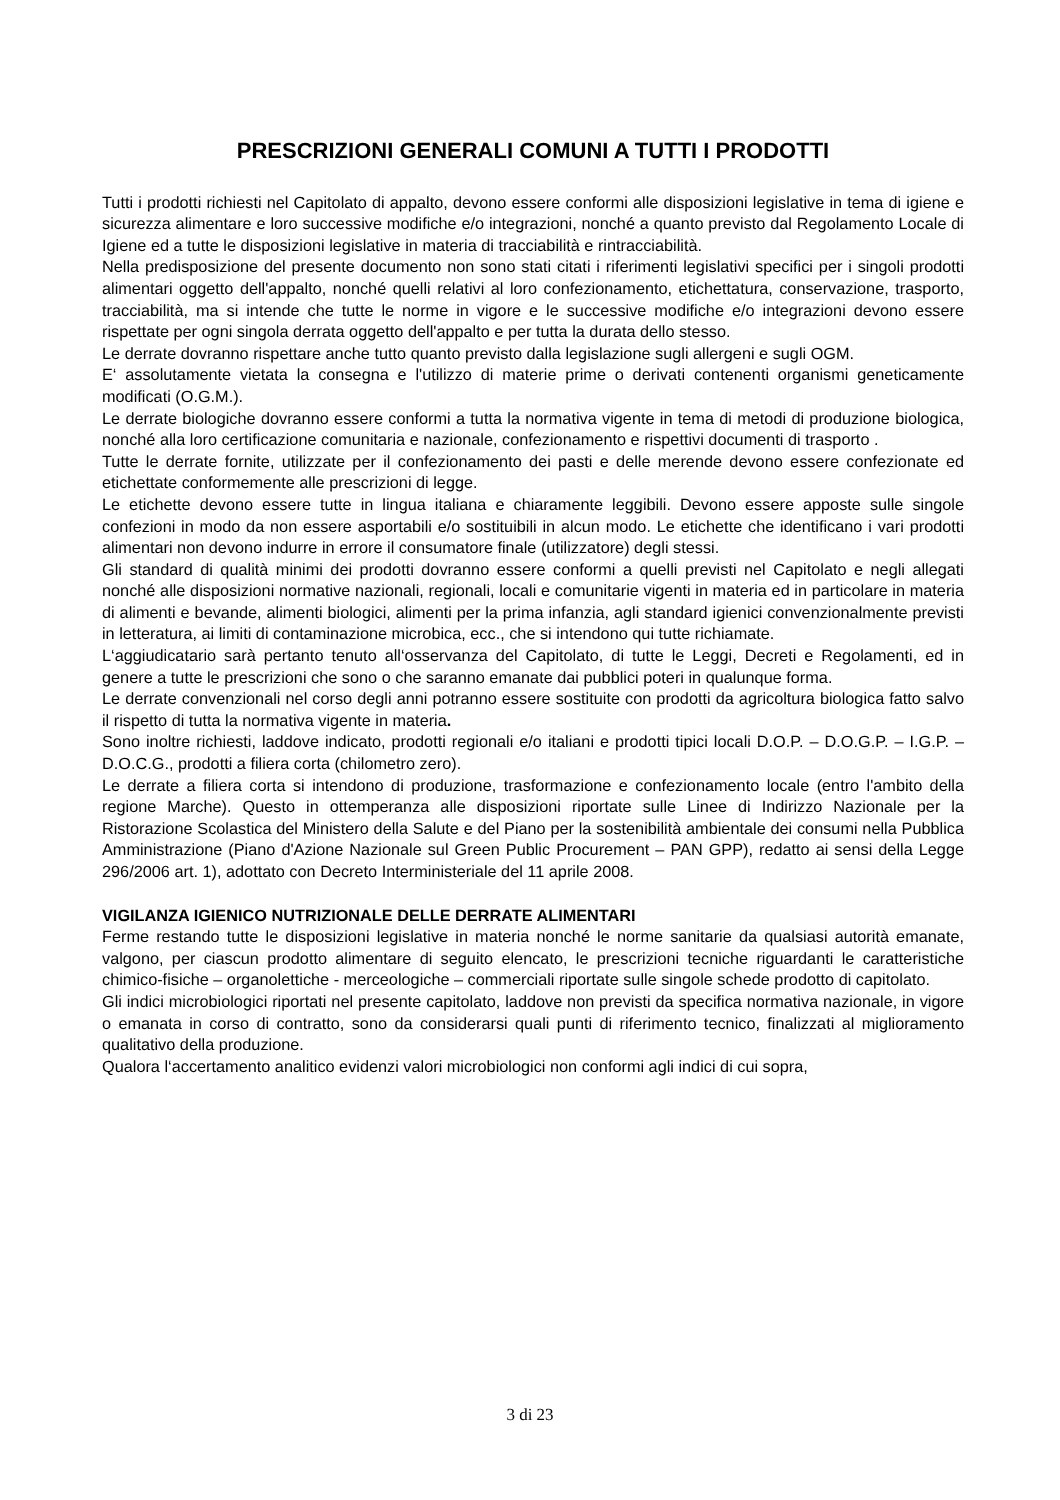PRESCRIZIONI GENERALI COMUNI A TUTTI I PRODOTTI
Tutti i prodotti richiesti nel Capitolato di appalto, devono essere conformi alle disposizioni legislative in tema di igiene e sicurezza alimentare e loro successive modifiche e/o integrazioni, nonché a quanto previsto dal Regolamento Locale di Igiene ed a tutte le disposizioni legislative in materia di tracciabilità e rintracciabilità.
Nella predisposizione del presente documento non sono stati citati i riferimenti legislativi specifici per i singoli prodotti alimentari oggetto dell'appalto, nonché quelli relativi al loro confezionamento, etichettatura, conservazione, trasporto, tracciabilità, ma si intende che tutte le norme in vigore e le successive modifiche e/o integrazioni devono essere rispettate per ogni singola derrata oggetto dell'appalto e per tutta la durata dello stesso.
Le derrate dovranno rispettare anche tutto quanto previsto dalla legislazione sugli allergeni e sugli OGM.
E‘ assolutamente vietata la consegna e l'utilizzo di materie prime o derivati contenenti organismi geneticamente modificati (O.G.M.).
Le derrate biologiche dovranno essere conformi a tutta la normativa vigente in tema di metodi di produzione biologica, nonché alla loro certificazione comunitaria e nazionale, confezionamento e rispettivi documenti di trasporto .
Tutte le derrate fornite, utilizzate per il confezionamento dei pasti e delle merende devono essere confezionate ed etichettate conformemente alle prescrizioni di legge.
Le etichette devono essere tutte in lingua italiana e chiaramente leggibili. Devono essere apposte sulle singole confezioni in modo da non essere asportabili e/o sostituibili in alcun modo. Le etichette che identificano i vari prodotti alimentari non devono indurre in errore il consumatore finale (utilizzatore) degli stessi.
Gli standard di qualità minimi dei prodotti dovranno essere conformi a quelli previsti nel Capitolato e negli allegati nonché alle disposizioni normative nazionali, regionali, locali e comunitarie vigenti in materia ed in particolare in materia di alimenti e bevande, alimenti biologici, alimenti per la prima infanzia, agli standard igienici convenzionalmente previsti in letteratura, ai limiti di contaminazione microbica, ecc., che si intendono qui tutte richiamate.
L‘aggiudicatario sarà pertanto tenuto all‘osservanza del Capitolato, di tutte le Leggi, Decreti e Regolamenti, ed in genere a tutte le prescrizioni che sono o che saranno emanate dai pubblici poteri in qualunque forma.
Le derrate convenzionali nel corso degli anni potranno essere sostituite con prodotti da agricoltura biologica fatto salvo il rispetto di tutta la normativa vigente in materia.
Sono inoltre richiesti, laddove indicato, prodotti regionali e/o italiani e prodotti tipici locali D.O.P. – D.O.G.P. – I.G.P. – D.O.C.G., prodotti a filiera corta (chilometro zero).
Le derrate a filiera corta si intendono di produzione, trasformazione e confezionamento locale (entro l'ambito della regione Marche). Questo in ottemperanza alle disposizioni riportate sulle Linee di Indirizzo Nazionale per la Ristorazione Scolastica del Ministero della Salute e del Piano per la sostenibilità ambientale dei consumi nella Pubblica Amministrazione (Piano d'Azione Nazionale sul Green Public Procurement – PAN GPP), redatto ai sensi della Legge 296/2006 art. 1), adottato con Decreto Interministeriale del 11 aprile 2008.
VIGILANZA IGIENICO NUTRIZIONALE DELLE DERRATE ALIMENTARI
Ferme restando tutte le disposizioni legislative in materia nonché le norme sanitarie da qualsiasi autorità emanate, valgono, per ciascun prodotto alimentare di seguito elencato, le prescrizioni tecniche riguardanti le caratteristiche chimico-fisiche – organolettiche - merceologiche – commerciali riportate sulle singole schede prodotto di capitolato.
Gli indici microbiologici riportati nel presente capitolato, laddove non previsti da specifica normativa nazionale, in vigore o emanata in corso di contratto, sono da considerarsi quali punti di riferimento tecnico, finalizzati al miglioramento qualitativo della produzione.
Qualora l‘accertamento analitico evidenzi valori microbiologici non conformi agli indici di cui sopra,
3 di 23